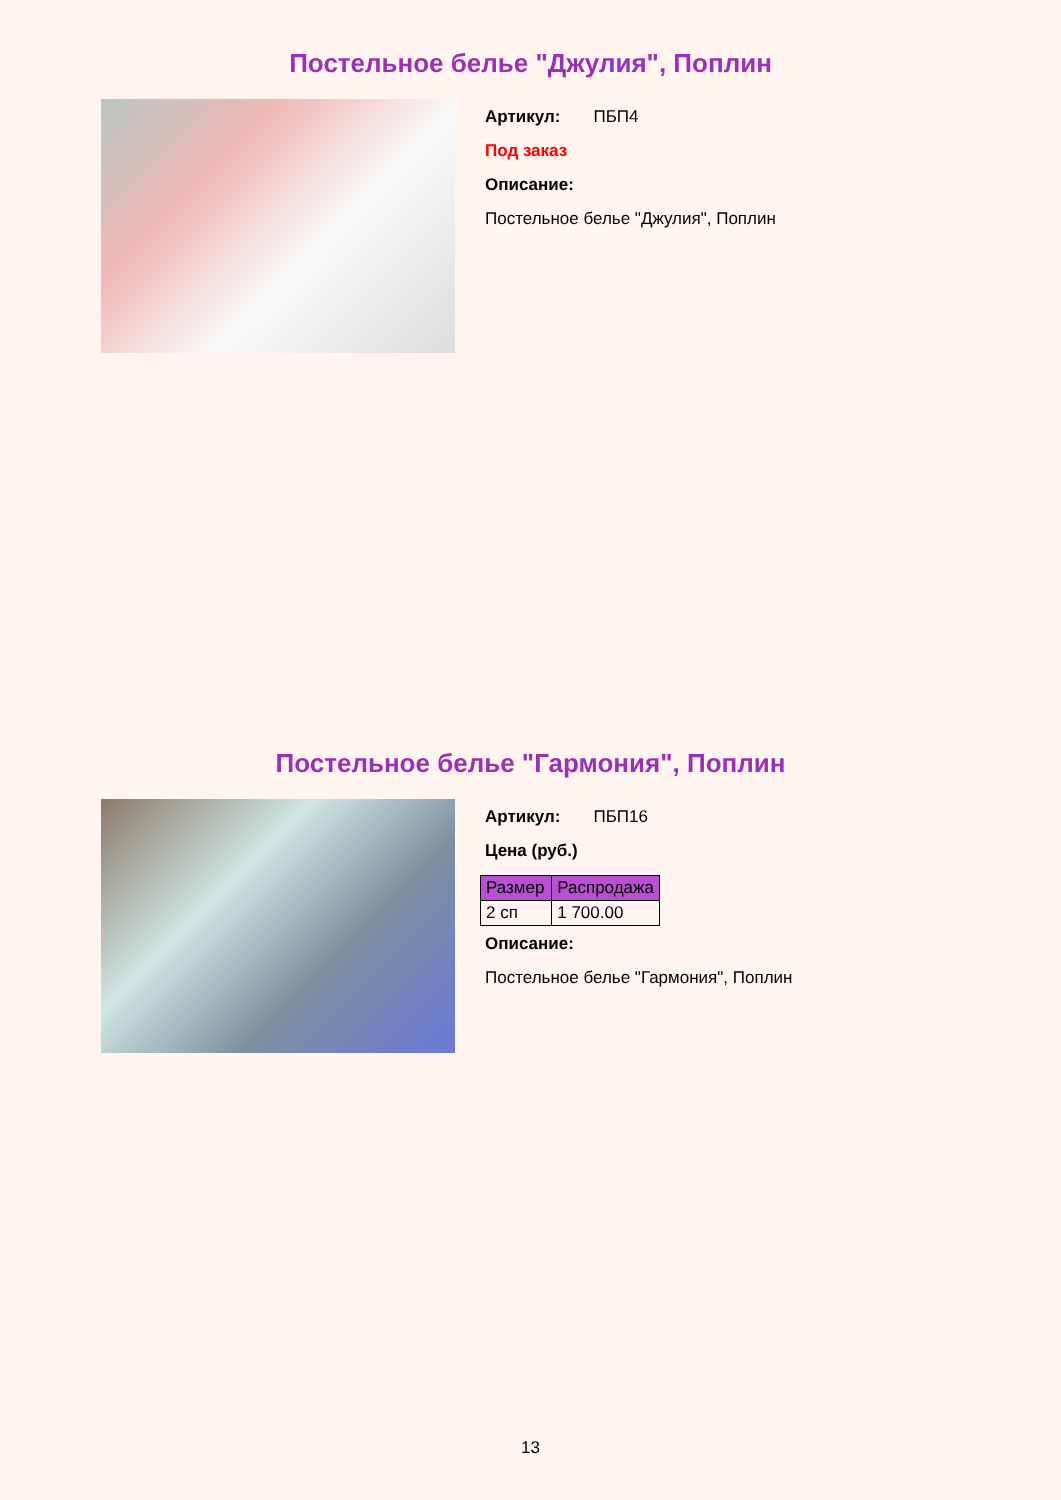Постельное белье "Джулия", Поплин
Артикул: ПБП4
Под заказ
Описание:
Постельное белье "Джулия", Поплин
Постельное белье "Гармония", Поплин
Артикул: ПБП16
Цена (руб.)
| Размер | Распродажа |
| --- | --- |
| 2 сп | 1 700.00 |
Описание:
Постельное белье "Гармония", Поплин
13